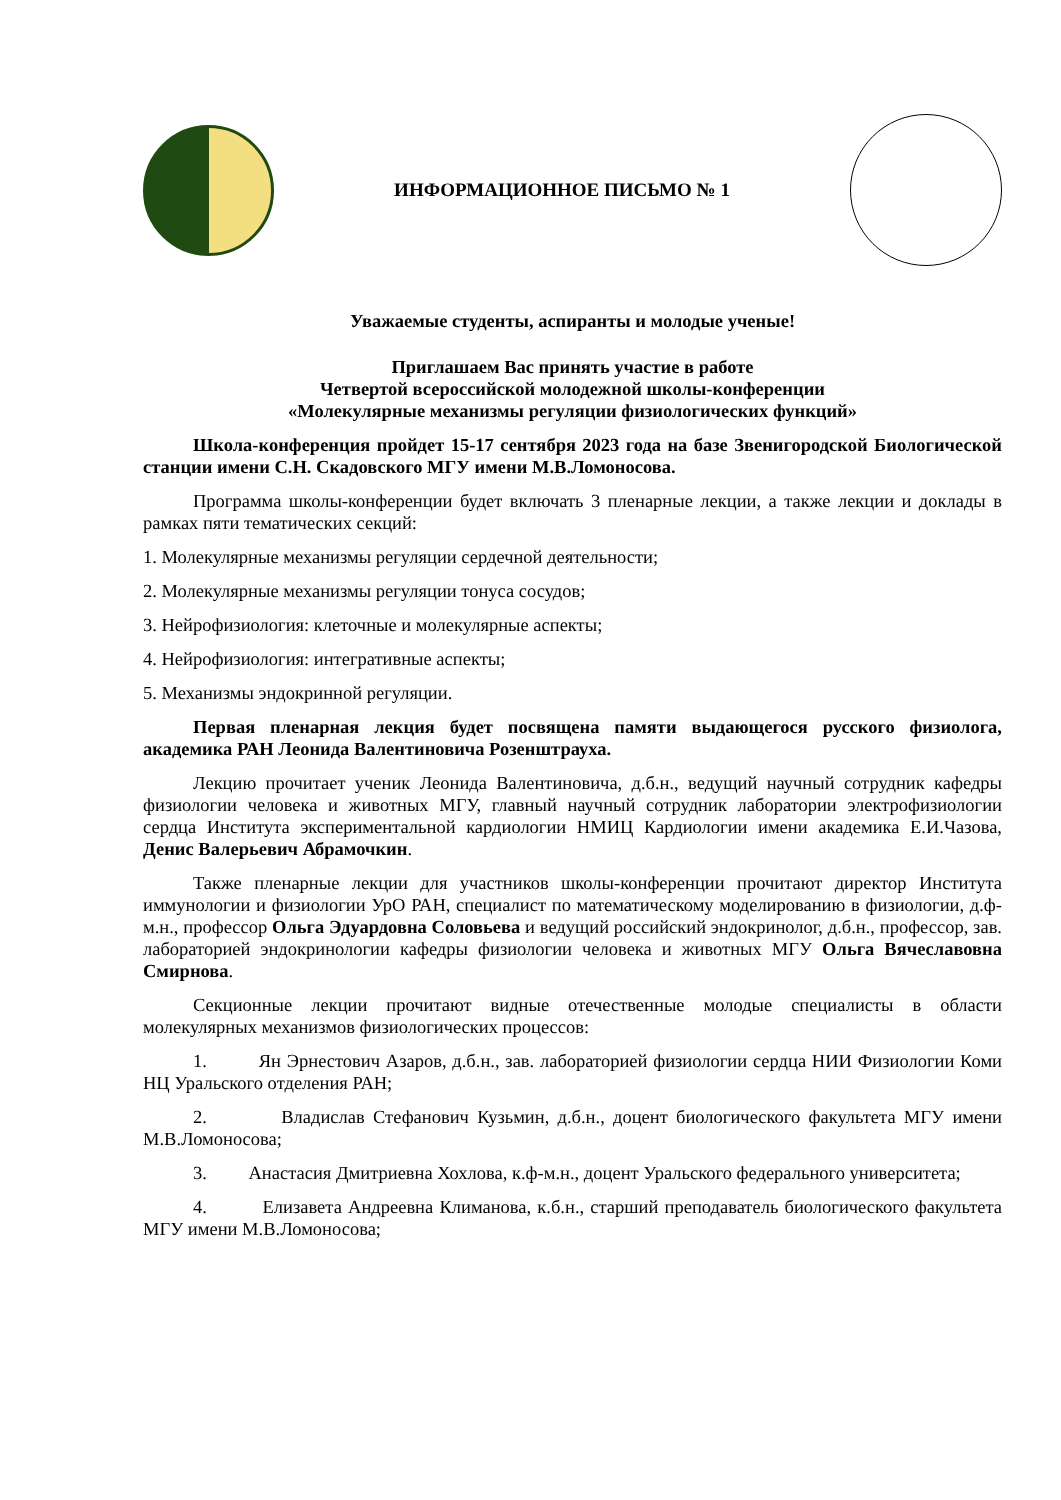ИНФОРМАЦИОННОЕ ПИСЬМО № 1
Уважаемые студенты, аспиранты и молодые ученые!
Приглашаем Вас принять участие в работе
Четвертой всероссийской молодежной школы-конференции
«Молекулярные механизмы регуляции физиологических функций»
Школа-конференция пройдет 15-17 сентября 2023 года на базе Звенигородской Биологической станции имени С.Н. Скадовского МГУ имени М.В.Ломоносова.
Программа школы-конференции будет включать 3 пленарные лекции, а также лекции и доклады в рамках пяти тематических секций:
1. Молекулярные механизмы регуляции сердечной деятельности;
2. Молекулярные механизмы регуляции тонуса сосудов;
3. Нейрофизиология: клеточные и молекулярные аспекты;
4. Нейрофизиология: интегративные аспекты;
5. Механизмы эндокринной регуляции.
Первая пленарная лекция будет посвящена памяти выдающегося русского физиолога, академика РАН Леонида Валентиновича Розенштрауха.
Лекцию прочитает ученик Леонида Валентиновича, д.б.н., ведущий научный сотрудник кафедры физиологии человека и животных МГУ, главный научный сотрудник лаборатории электрофизиологии сердца Института экспериментальной кардиологии НМИЦ Кардиологии имени академика Е.И.Чазова, Денис Валерьевич Абрамочкин.
Также пленарные лекции для участников школы-конференции прочитают директор Института иммунологии и физиологии УрО РАН, специалист по математическому моделированию в физиологии, д.ф-м.н., профессор Ольга Эдуардовна Соловьева и ведущий российский эндокринолог, д.б.н., профессор, зав. лабораторией эндокринологии кафедры физиологии человека и животных МГУ Ольга Вячеславовна Смирнова.
Секционные лекции прочитают видные отечественные молодые специалисты в области молекулярных механизмов физиологических процессов:
1. Ян Эрнестович Азаров, д.б.н., зав. лабораторией физиологии сердца НИИ Физиологии Коми НЦ Уральского отделения РАН;
2. Владислав Стефанович Кузьмин, д.б.н., доцент биологического факультета МГУ имени М.В.Ломоносова;
3. Анастасия Дмитриевна Хохлова, к.ф-м.н., доцент Уральского федерального университета;
4. Елизавета Андреевна Климанова, к.б.н., старший преподаватель биологического факультета МГУ имени М.В.Ломоносова;